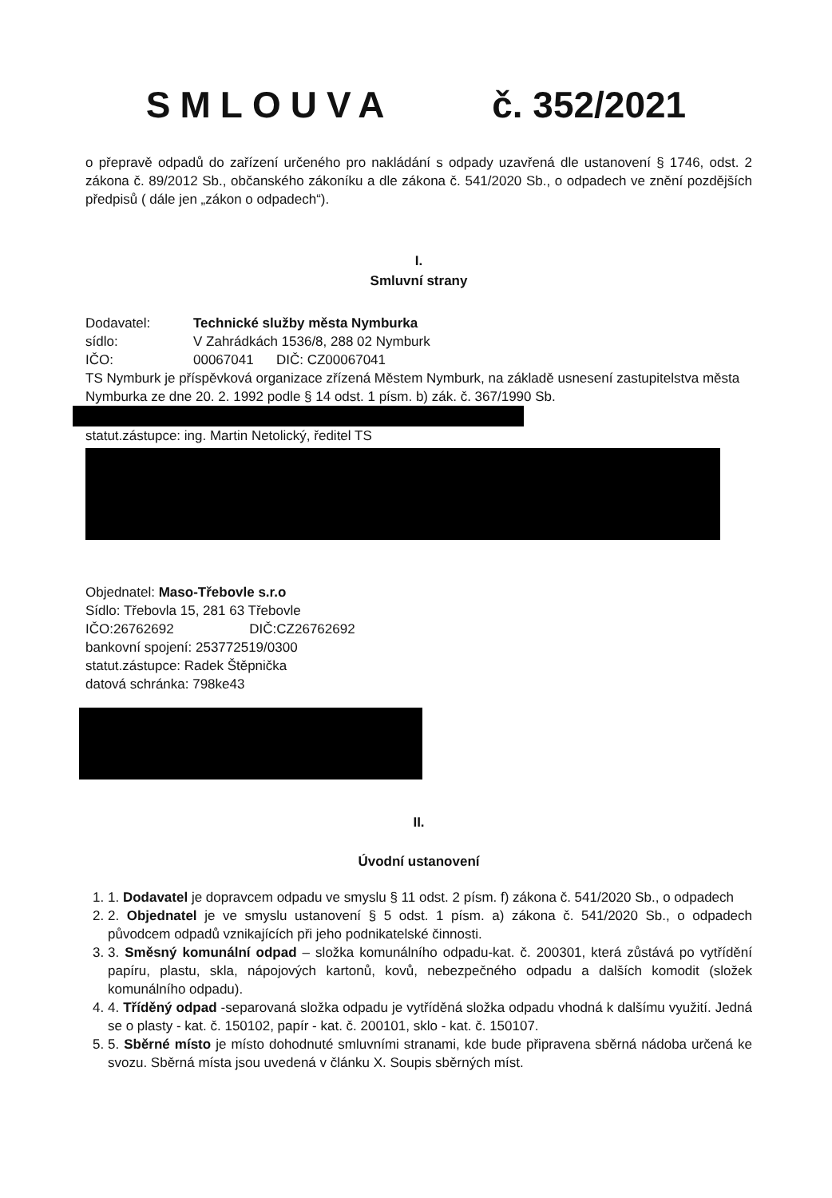SMLOUVA č. 352/2021
o přepravě odpadů do zařízení určeného pro nakládání s odpady uzavřená dle ustanovení § 1746, odst. 2 zákona č. 89/2012 Sb., občanského zákoníku a dle zákona č. 541/2020 Sb., o odpadech ve znění pozdějších předpisů ( dále jen „zákon o odpadech“).
I.
Smluvní strany
| Dodavatel: | Technické služby města Nymburka |
| sídlo: | V Zahrádkách 1536/8, 288 02 Nymburk |
| IČO: | 00067041 DIČ: CZ00067041 |
TS Nymburk je příspěvková organizace zřízená Městem Nymburk, na základě usnesení zastupitelstva města Nymburka ze dne 20. 2. 1992 podle § 14 odst. 1 písm. b) zák. č. 367/1990 Sb.
statut.zástupce: ing. Martin Netolický, ředitel TS
Objednatel: Maso-Třebovle s.r.o
Sídlo: Třebovla 15, 281 63 Třebovle
IČO:26762692 DIČ:CZ26762692
bankovní spojení: 253772519/0300
statut.zástupce: Radek Štěpnička
datová schránka: 798ke43
II.
Úvodní ustanovení
1. 1. Dodavatel je dopravcem odpadu ve smyslu § 11 odst. 2 písm. f) zákona č. 541/2020 Sb., o odpadech
2. 2. Objednatel je ve smyslu ustanovení § 5 odst. 1 písm. a) zákona č. 541/2020 Sb., o odpadech původcem odpadů vznikajících při jeho podnikatelské činnosti.
3. 3. Směsný komunální odpad – složka komunálního odpadu-kat. č. 200301, která zůstává po vytřídění papíru, plastu, skla, nápojových kartonů, kovů, nebezpečného odpadu a dalších komodit (složek komunálního odpadu).
4. 4. Tříděný odpad -separovaná složka odpadu je vytříděná složka odpadu vhodná k dalšímu využití. Jedná se o plasty - kat. č. 150102, papír - kat. č. 200101, sklo - kat. č. 150107.
5. 5. Sběrné místo je místo dohodnuté smluvními stranami, kde bude připravena sběrná nádoba určená ke svozu. Sběrná místa jsou uvedená v článku X. Soupis sběrných míst.